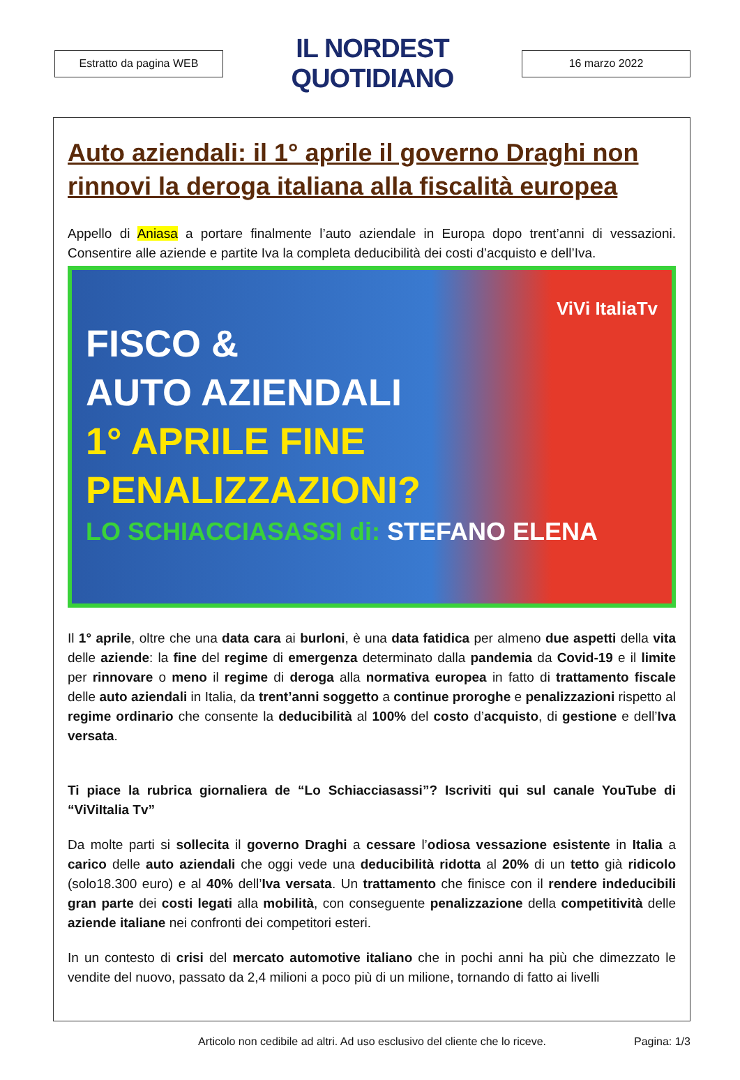Estratto da pagina WEB
IL NORDEST QUOTIDIANO
16 marzo 2022
Auto aziendali: il 1° aprile il governo Draghi non rinnovi la deroga italiana alla fiscalità europea
Appello di Aniasa a portare finalmente l’auto aziendale in Europa dopo trent’anni di vessazioni. Consentire alle aziende e partite Iva la completa deducibilità dei costi d’acquisto e dell’Iva.
ViVi ItaliaTv
FISCO &
AUTO AZIENDALI
1° APRILE FINE
PENALIZZAZIONI?
LO SCHIACCIASASSI di: STEFANO ELENA
Il 1° aprile, oltre che una data cara ai burloni, è una data fatidica per almeno due aspetti della vita delle aziende: la fine del regime di emergenza determinato dalla pandemia da Covid-19 e il limite per rinnovare o meno il regime di deroga alla normativa europea in fatto di trattamento fiscale delle auto aziendali in Italia, da trent’anni soggetto a continue proroghe e penalizzazioni rispetto al regime ordinario che consente la deducibilità al 100% del costo d’acquisto, di gestione e dell’Iva versata.
Ti piace la rubrica giornaliera de “Lo Schiacciasassi”? Iscriviti qui sul canale YouTube di “ViViItalia Tv”
Da molte parti si sollecita il governo Draghi a cessare l’odiosa vessazione esistente in Italia a carico delle auto aziendali che oggi vede una deducibilità ridotta al 20% di un tetto già ridicolo (solo18.300 euro) e al 40% dell’Iva versata. Un trattamento che finisce con il rendere indeducibili gran parte dei costi legati alla mobilità, con conseguente penalizzazione della competitività delle aziende italiane nei confronti dei competitori esteri.
In un contesto di crisi del mercato automotive italiano che in pochi anni ha più che dimezzato le vendite del nuovo, passato da 2,4 milioni a poco più di un milione, tornando di fatto ai livelli
Articolo non cedibile ad altri. Ad uso esclusivo del cliente che lo riceve. Pagina: 1/3